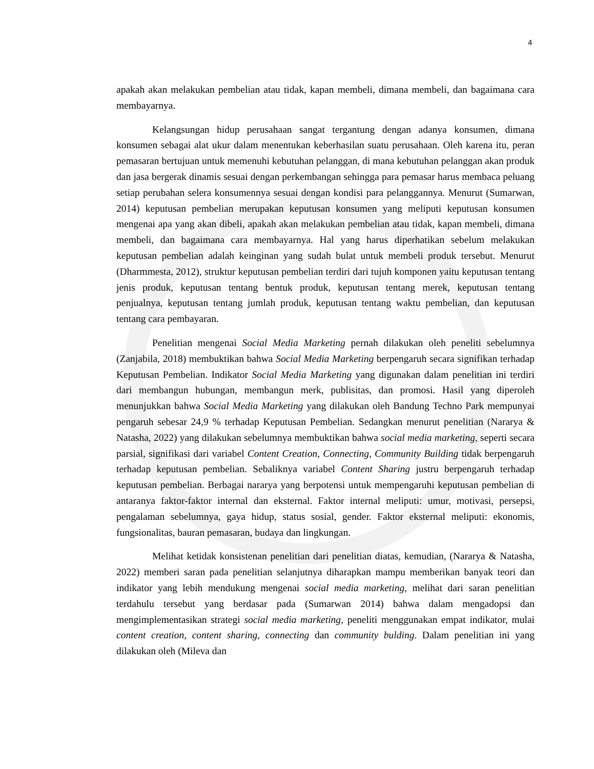4
apakah akan melakukan pembelian atau tidak, kapan membeli, dimana membeli, dan bagaimana cara membayarnya.
Kelangsungan hidup perusahaan sangat tergantung dengan adanya konsumen, dimana konsumen sebagai alat ukur dalam menentukan keberhasilan suatu perusahaan. Oleh karena itu, peran pemasaran bertujuan untuk memenuhi kebutuhan pelanggan, di mana kebutuhan pelanggan akan produk dan jasa bergerak dinamis sesuai dengan perkembangan sehingga para pemasar harus membaca peluang setiap perubahan selera konsumennya sesuai dengan kondisi para pelanggannya. Menurut (Sumarwan, 2014) keputusan pembelian merupakan keputusan konsumen yang meliputi keputusan konsumen mengenai apa yang akan dibeli, apakah akan melakukan pembelian atau tidak, kapan membeli, dimana membeli, dan bagaimana cara membayarnya. Hal yang harus diperhatikan sebelum melakukan keputusan pembelian adalah keinginan yang sudah bulat untuk membeli produk tersebut. Menurut (Dharmmesta, 2012), struktur keputusan pembelian terdiri dari tujuh komponen yaitu keputusan tentang jenis produk, keputusan tentang bentuk produk, keputusan tentang merek, keputusan tentang penjualnya, keputusan tentang jumlah produk, keputusan tentang waktu pembelian, dan keputusan tentang cara pembayaran.
Penelitian mengenai Social Media Marketing pernah dilakukan oleh peneliti sebelumnya (Zanjabila, 2018) membuktikan bahwa Social Media Marketing berpengaruh secara signifikan terhadap Keputusan Pembelian. Indikator Social Media Marketing yang digunakan dalam penelitian ini terdiri dari membangun hubungan, membangun merk, publisitas, dan promosi. Hasil yang diperoleh menunjukkan bahwa Social Media Marketing yang dilakukan oleh Bandung Techno Park mempunyai pengaruh sebesar 24,9 % terhadap Keputusan Pembelian. Sedangkan menurut penelitian (Nararya & Natasha, 2022) yang dilakukan sebelumnya membuktikan bahwa social media marketing, seperti secara parsial, signifikasi dari variabel Content Creation, Connecting, Community Building tidak berpengaruh terhadap keputusan pembelian. Sebaliknya variabel Content Sharing justru berpengaruh terhadap keputusan pembelian. Berbagai nararya yang berpotensi untuk mempengaruhi keputusan pembelian di antaranya faktor-faktor internal dan eksternal. Faktor internal meliputi: umur, motivasi, persepsi, pengalaman sebelumnya, gaya hidup, status sosial, gender. Faktor eksternal meliputi: ekonomis, fungsionalitas, bauran pemasaran, budaya dan lingkungan.
Melihat ketidak konsistenan penelitian dari penelitian diatas, kemudian, (Nararya & Natasha, 2022) memberi saran pada penelitian selanjutnya diharapkan mampu memberikan banyak teori dan indikator yang lebih mendukung mengenai social media marketing, melihat dari saran penelitian terdahulu tersebut yang berdasar pada (Sumarwan 2014) bahwa dalam mengadopsi dan mengimplementasikan strategi social media marketing, peneliti menggunakan empat indikator, mulai content creation, content sharing, connecting dan community bulding. Dalam penelitian ini yang dilakukan oleh (Mileva dan